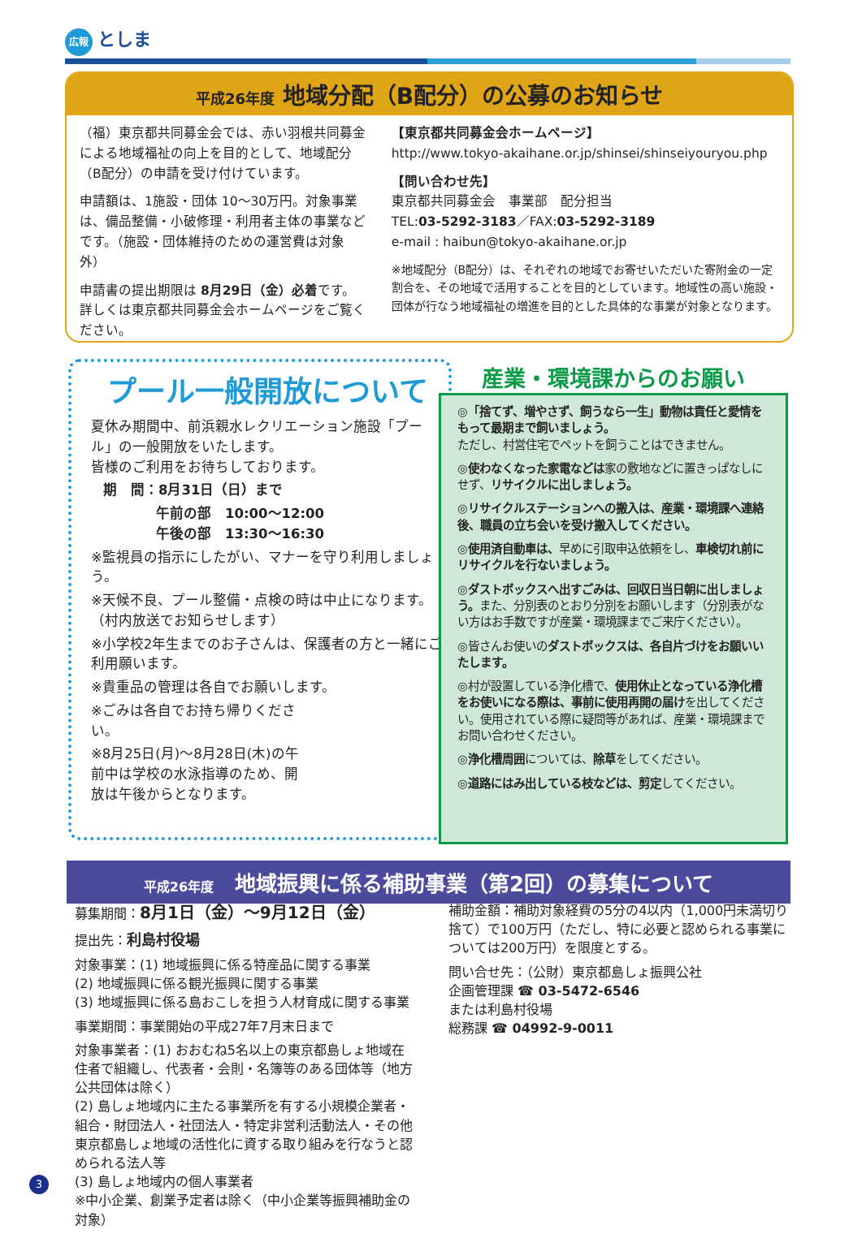広報 としま
平成26年度 地域分配（B配分）の公募のお知らせ
（福）東京都共同募金会では、赤い羽根共同募金による地域福祉の向上を目的として、地域配分（B配分）の申請を受け付けています。
申請額は、1施設・団体 10～30万円。対象事業は、備品整備・小破修理・利用者主体の事業などです。（施設・団体維持のための運営費は対象外）
申請書の提出期限は 8月29日（金）必着です。詳しくは東京都共同募金会ホームページをご覧ください。
【東京都共同募金会ホームページ】
http://www.tokyo-akaihane.or.jp/shinsei/shinseiyouryou.php
【問い合わせ先】
東京都共同募金会　事業部　配分担当
TEL:03-5292-3183／FAX:03-5292-3189
e-mail : haibun@tokyo-akaihane.or.jp
※地域配分（B配分）は、それぞれの地域でお寄せいただいた寄附金の一定割合を、その地域で活用することを目的としています。地域性の高い施設・団体が行なう地域福祉の増進を目的とした具体的な事業が対象となります。
プール一般開放について
夏休み期間中、前浜親水レクリエーション施設「プール」の一般開放をいたします。
皆様のご利用をお待ちしております。
期　間：8月31日（日）まで
午前の部　10:00～12:00
午後の部　13:30～16:30
※監視員の指示にしたがい、マナーを守り利用しましょう。
※天候不良、プール整備・点検の時は中止になります。（村内放送でお知らせします）
※小学校2年生までのお子さんは、保護者の方と一緒にご利用願います。
※貴重品の管理は各自でお願いします。
※ごみは各自でお持ち帰りください。
※8月25日(月)～8月28日(木)の午前中は学校の水泳指導のため、開放は午後からとなります。
産業・環境課からのお願い
◎「捨てず、増やさず、飼うなら一生」動物は責任と愛情をもって最期まで飼いましょう。
ただし、村営住宅でペットを飼うことはできません。
◎使わなくなった家電などは家の敷地などに置きっぱなしにせず、リサイクルに出しましょう。
◎リサイクルステーションへの搬入は、産業・環境課へ連絡後、職員の立ち会いを受け搬入してください。
◎使用済自動車は、早めに引取申込依頼をし、車検切れ前にリサイクルを行ないましょう。
◎ダストボックスへ出すごみは、回収日当日朝に出しましょう。また、分別表のとおり分別をお願いします（分別表がない方はお手数ですが産業・環境課までご来庁ください）。
◎皆さんお使いのダストボックスは、各自片づけをお願いいたします。
◎村が設置している浄化槽で、使用休止となっている浄化槽をお使いになる際は、事前に使用再開の届けを出してください。使用されている際に疑問等があれば、産業・環境課までお問い合わせください。
◎浄化槽周囲については、除草をしてください。
◎道路にはみ出している枝などは、剪定してください。
平成26年度　地域振興に係る補助事業（第2回）の募集について
募集期間：8月1日（金）～9月12日（金）
提出先：利島村役場
対象事業：(1) 地域振興に係る特産品に関する事業
(2) 地域振興に係る観光振興に関する事業
(3) 地域振興に係る島おこしを担う人材育成に関する事業
事業期間：事業開始の平成27年7月末日まで
対象事業者：(1) おおむね5名以上の東京都島しょ地域在住者で組織し、代表者・会則・名簿等のある団体等（地方公共団体は除く）
(2) 島しょ地域内に主たる事業所を有する小規模企業者・組合・財団法人・社団法人・特定非営利活動法人・その他東京都島しょ地域の活性化に資する取り組みを行なうと認められる法人等
(3) 島しょ地域内の個人事業者
※中小企業、創業予定者は除く（中小企業等振興補助金の対象）
補助金額：補助対象経費の5分の4以内（1,000円未満切り捨て）で100万円（ただし、特に必要と認められる事業については200万円）を限度とする。
問い合せ先：（公財）東京都島しょ振興公社
企画管理課 ☎ 03-5472-6546
または利島村役場
総務課 ☎ 04992-9-0011
3